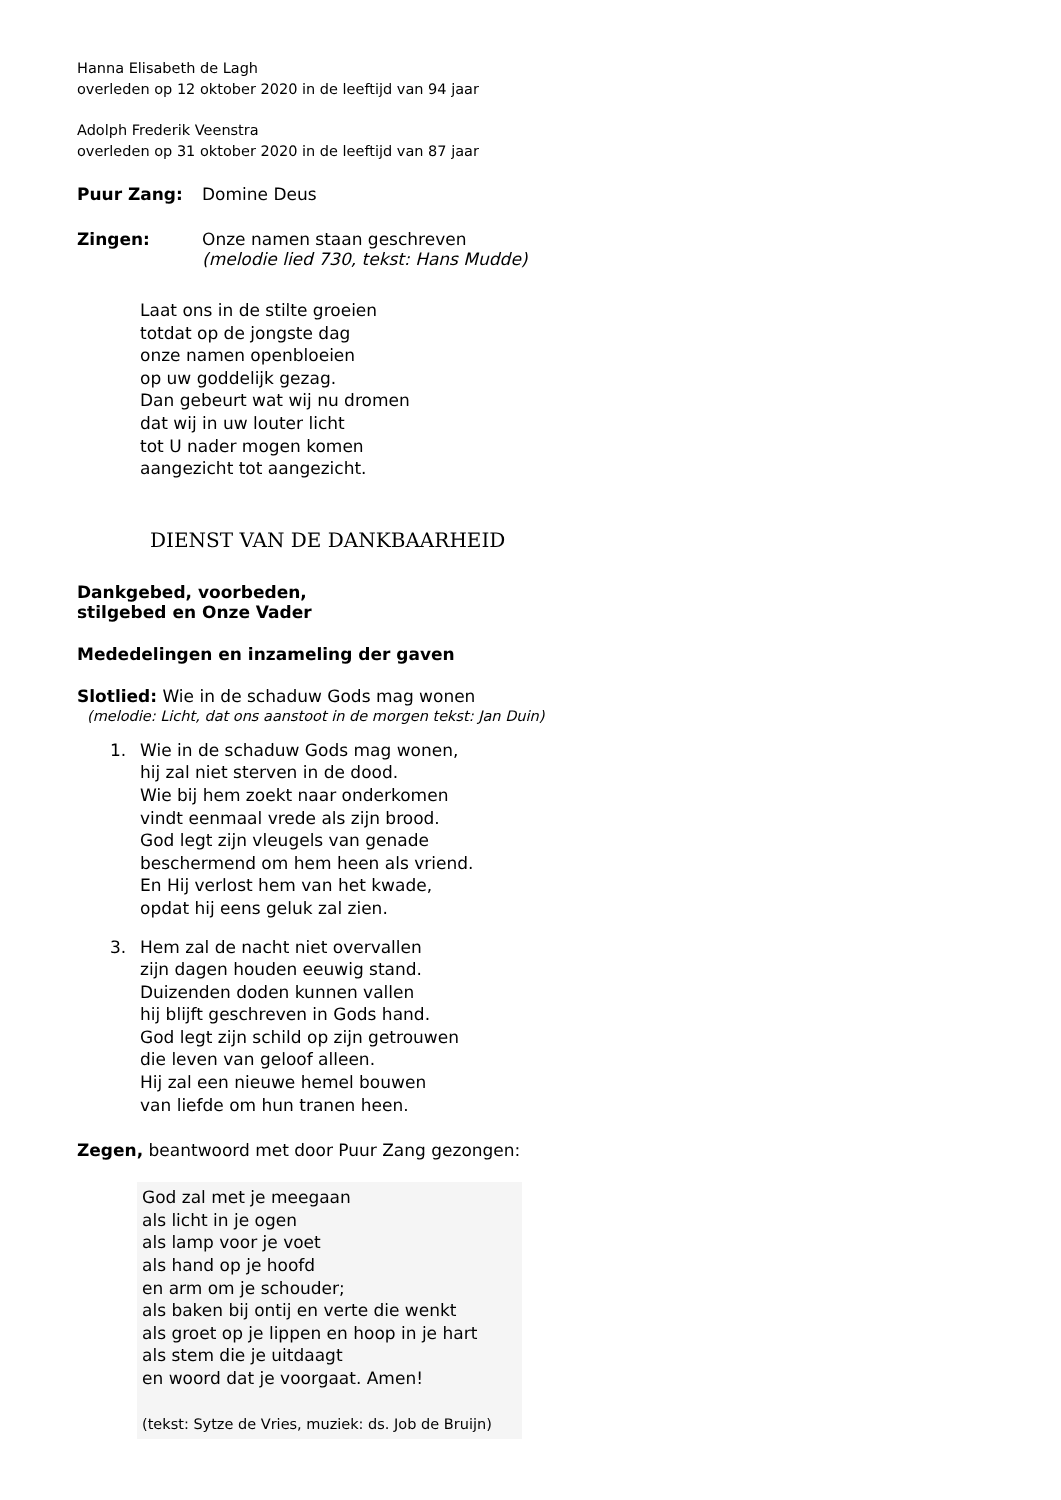Hanna Elisabeth de Lagh
overleden op 12 oktober 2020 in de leeftijd van 94 jaar
Adolph Frederik Veenstra
overleden op 31 oktober 2020 in de leeftijd van 87 jaar
Puur Zang: Domine Deus
Zingen: Onze namen staan geschreven
(melodie lied 730, tekst: Hans Mudde)
Laat ons in de stilte groeien
totdat op de jongste dag
onze namen openbloeien
op uw goddelijk gezag.
Dan gebeurt wat wij nu dromen
dat wij in uw louter licht
tot U nader mogen komen
aangezicht tot aangezicht.
DIENST VAN DE DANKBAARHEID
Dankgebed, voorbeden,
stilgebed en Onze Vader
Mededelingen en inzameling der gaven
Slotlied: Wie in de schaduw Gods mag wonen
(melodie: Licht, dat ons aanstoot in de morgen tekst: Jan Duin)
1. Wie in de schaduw Gods mag wonen,
hij zal niet sterven in de dood.
Wie bij hem zoekt naar onderkomen
vindt eenmaal vrede als zijn brood.
God legt zijn vleugels van genade
beschermend om hem heen als vriend.
En Hij verlost hem van het kwade,
opdat hij eens geluk zal zien.
3. Hem zal de nacht niet overvallen
zijn dagen houden eeuwig stand.
Duizenden doden kunnen vallen
hij blijft geschreven in Gods hand.
God legt zijn schild op zijn getrouwen
die leven van geloof alleen.
Hij zal een nieuwe hemel bouwen
van liefde om hun tranen heen.
Zegen, beantwoord met door Puur Zang gezongen:
God zal met je meegaan
als licht in je ogen
als lamp voor je voet
als hand op je hoofd
en arm om je schouder;
als baken bij ontij en verte die wenkt
als groet op je lippen en hoop in je hart
als stem die je uitdaagt
en woord dat je voorgaat. Amen!
(tekst: Sytze de Vries, muziek: ds. Job de Bruijn)